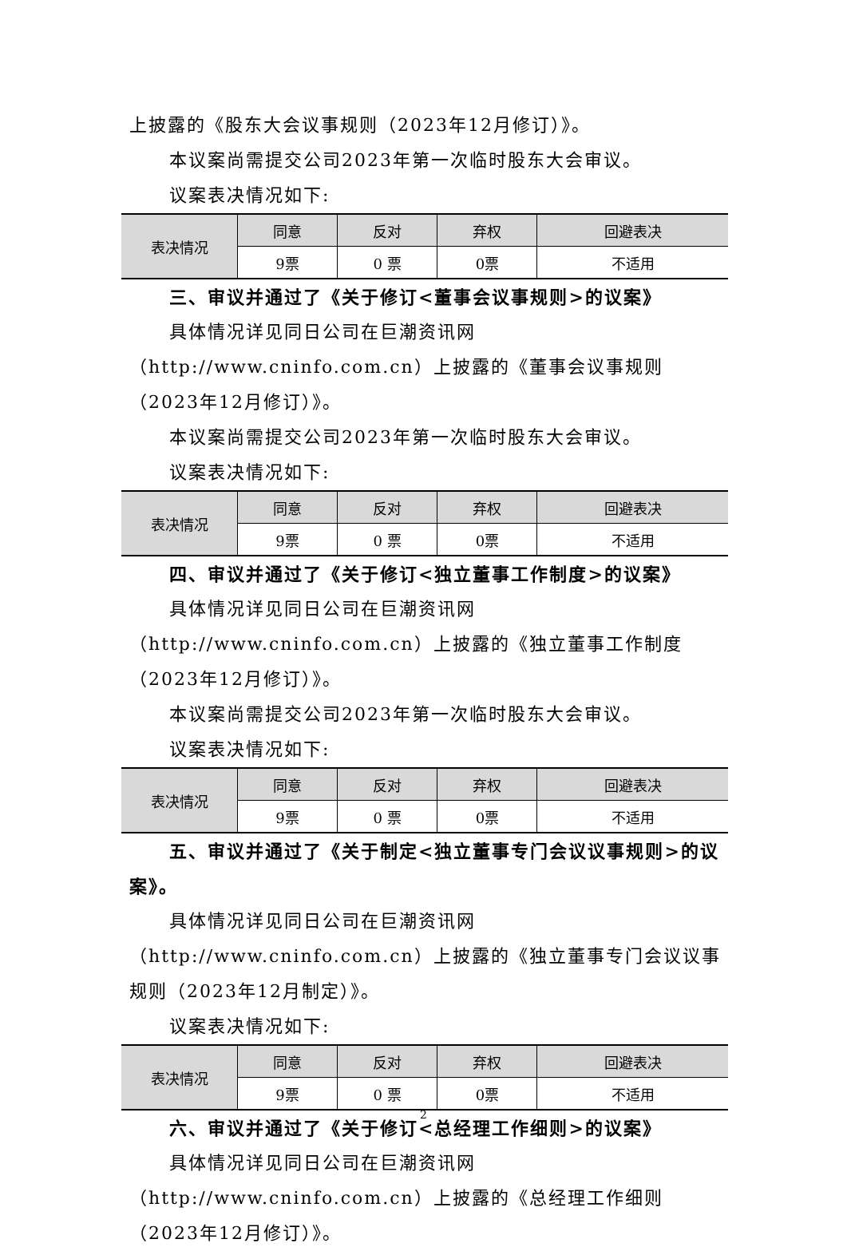上披露的《股东大会议事规则（2023年12月修订）》。
本议案尚需提交公司2023年第一次临时股东大会审议。
议案表决情况如下:
| 表决情况 | 同意 | 反对 | 弃权 | 回避表决 |
| | 9票 | 0 票 | 0票 | 不适用 |
三、审议并通过了《关于修订<董事会议事规则>的议案》
具体情况详见同日公司在巨潮资讯网（http://www.cninfo.com.cn）上披露的《董事会议事规则（2023年12月修订）》。
本议案尚需提交公司2023年第一次临时股东大会审议。
议案表决情况如下:
| 表决情况 | 同意 | 反对 | 弃权 | 回避表决 |
| | 9票 | 0 票 | 0票 | 不适用 |
四、审议并通过了《关于修订<独立董事工作制度>的议案》
具体情况详见同日公司在巨潮资讯网（http://www.cninfo.com.cn）上披露的《独立董事工作制度（2023年12月修订）》。
本议案尚需提交公司2023年第一次临时股东大会审议。
议案表决情况如下:
| 表决情况 | 同意 | 反对 | 弃权 | 回避表决 |
| | 9票 | 0 票 | 0票 | 不适用 |
五、审议并通过了《关于制定<独立董事专门会议议事规则>的议案》。
具体情况详见同日公司在巨潮资讯网（http://www.cninfo.com.cn）上披露的《独立董事专门会议议事规则（2023年12月制定）》。
议案表决情况如下:
| 表决情况 | 同意 | 反对 | 弃权 | 回避表决 |
| | 9票 | 0 票 | 0票 | 不适用 |
六、审议并通过了《关于修订<总经理工作细则>的议案》
具体情况详见同日公司在巨潮资讯网（http://www.cninfo.com.cn）上披露的《总经理工作细则（2023年12月修订）》。
2